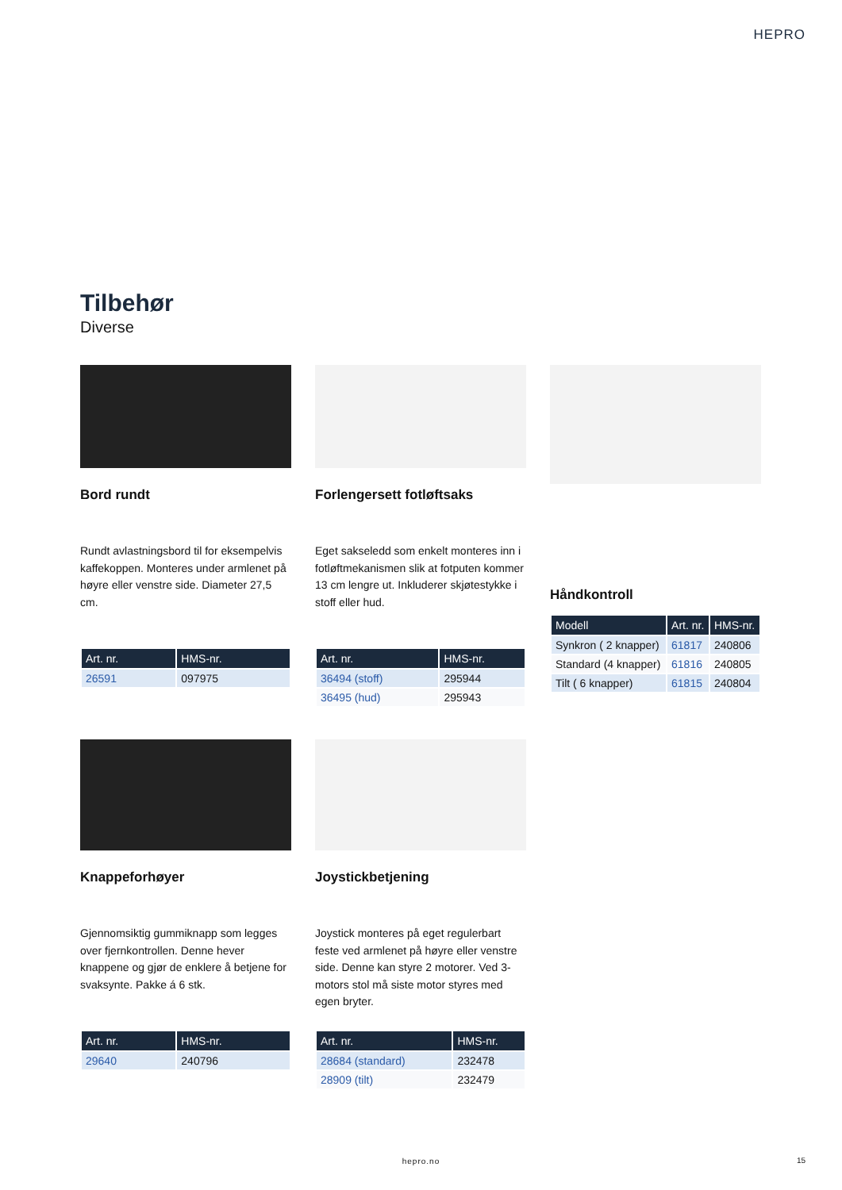HEPRO
Tilbehør
Diverse
Bord rundt
Rundt avlastningsbord til for eksempelvis kaffekoppen. Monteres under armlenet på høyre eller venstre side. Diameter 27,5 cm.
| Art. nr. | HMS-nr. |
| --- | --- |
| 26591 | 097975 |
Forlengersett fotløftsaks
Eget sakseledd som enkelt monteres inn i fotløftmekanismen slik at fotputen kommer 13 cm lengre ut. Inkluderer skjøtestykke i stoff eller hud.
| Art. nr. | HMS-nr. |
| --- | --- |
| 36494 (stoff) | 295944 |
| 36495 (hud) | 295943 |
Håndkontroll
| Modell | Art. nr. | HMS-nr. |
| --- | --- | --- |
| Synkron ( 2 knapper) | 61817 | 240806 |
| Standard (4 knapper) | 61816 | 240805 |
| Tilt ( 6 knapper) | 61815 | 240804 |
Knappeforhøyer
Gjennomsiktig gummiknapp som legges over fjernkontrollen. Denne hever knappene og gjør de enklere å betjene for svaksynte. Pakke á 6 stk.
| Art. nr. | HMS-nr. |
| --- | --- |
| 29640 | 240796 |
Joystickbetjening
Joystick monteres på eget regulerbart feste ved armlenet på høyre eller venstre side. Denne kan styre 2 motorer. Ved 3-motors stol må siste motor styres med egen bryter.
| Art. nr. | HMS-nr. |
| --- | --- |
| 28684 (standard) | 232478 |
| 28909 (tilt) | 232479 |
hepro.no 15